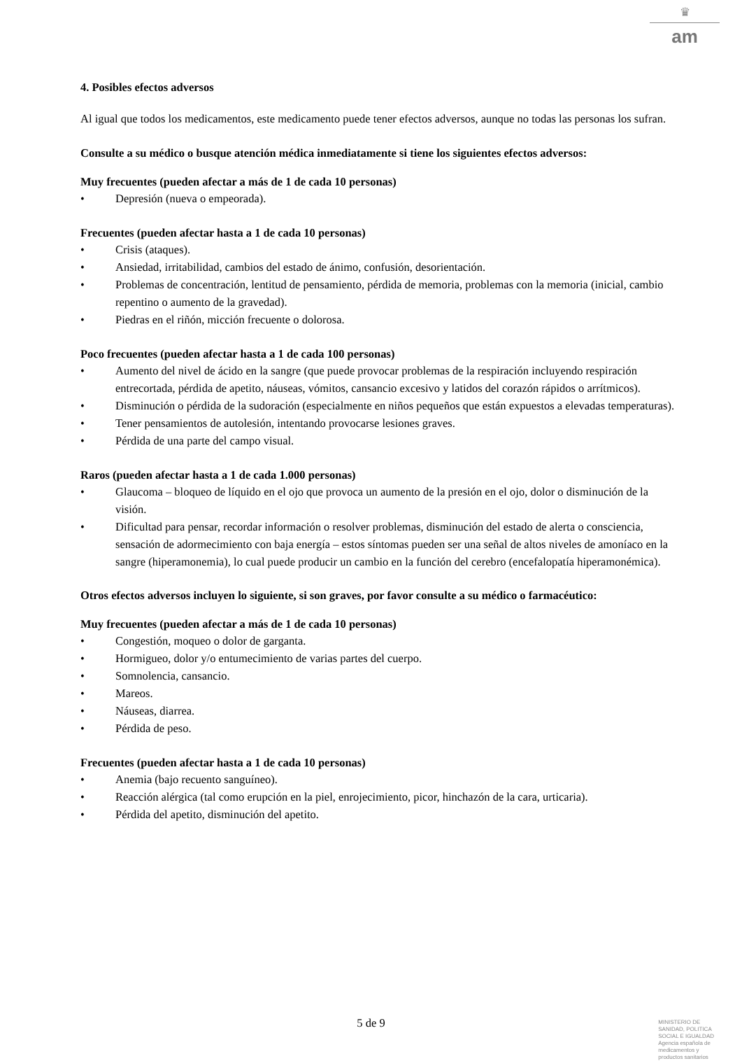♛
am
4. Posibles efectos adversos
Al igual que todos los medicamentos, este medicamento puede tener efectos adversos, aunque no todas las personas los sufran.
Consulte a su médico o busque atención médica inmediatamente si tiene los siguientes efectos adversos:
Muy frecuentes (pueden afectar a más de 1 de cada 10 personas)
• Depresión (nueva o empeorada).
Frecuentes (pueden afectar hasta a 1 de cada 10 personas)
• Crisis (ataques).
• Ansiedad, irritabilidad, cambios del estado de ánimo, confusión, desorientación.
• Problemas de concentración, lentitud de pensamiento, pérdida de memoria, problemas con la memoria (inicial, cambio repentino o aumento de la gravedad).
• Piedras en el riñón, micción frecuente o dolorosa.
Poco frecuentes (pueden afectar hasta a 1 de cada 100 personas)
• Aumento del nivel de ácido en la sangre (que puede provocar problemas de la respiración incluyendo respiración entrecortada, pérdida de apetito, náuseas, vómitos, cansancio excesivo y latidos del corazón rápidos o arrítmicos).
• Disminución o pérdida de la sudoración (especialmente en niños pequeños que están expuestos a elevadas temperaturas).
• Tener pensamientos de autolesión, intentando provocarse lesiones graves.
• Pérdida de una parte del campo visual.
Raros (pueden afectar hasta a 1 de cada 1.000 personas)
• Glaucoma – bloqueo de líquido en el ojo que provoca un aumento de la presión en el ojo, dolor o disminución de la visión.
• Dificultad para pensar, recordar información o resolver problemas, disminución del estado de alerta o consciencia, sensación de adormecimiento con baja energía – estos síntomas pueden ser una señal de altos niveles de amoníaco en la sangre (hiperamonemia), lo cual puede producir un cambio en la función del cerebro (encefalopatía hiperamonémica).
Otros efectos adversos incluyen lo siguiente, si son graves, por favor consulte a su médico o farmacéutico:
Muy frecuentes (pueden afectar a más de 1 de cada 10 personas)
• Congestión, moqueo o dolor de garganta.
• Hormigueo, dolor y/o entumecimiento de varias partes del cuerpo.
• Somnolencia, cansancio.
• Mareos.
• Náuseas, diarrea.
• Pérdida de peso.
Frecuentes (pueden afectar hasta a 1 de cada 10 personas)
• Anemia (bajo recuento sanguíneo).
• Reacción alérgica (tal como erupción en la piel, enrojecimiento, picor, hinchazón de la cara, urticaria).
• Pérdida del apetito, disminución del apetito.
5 de 9
MINISTERIO DE
SANIDAD, POLITICA
SOCIAL E IGUALDAD
Agencia española de
medicamentos y
productos sanitarios